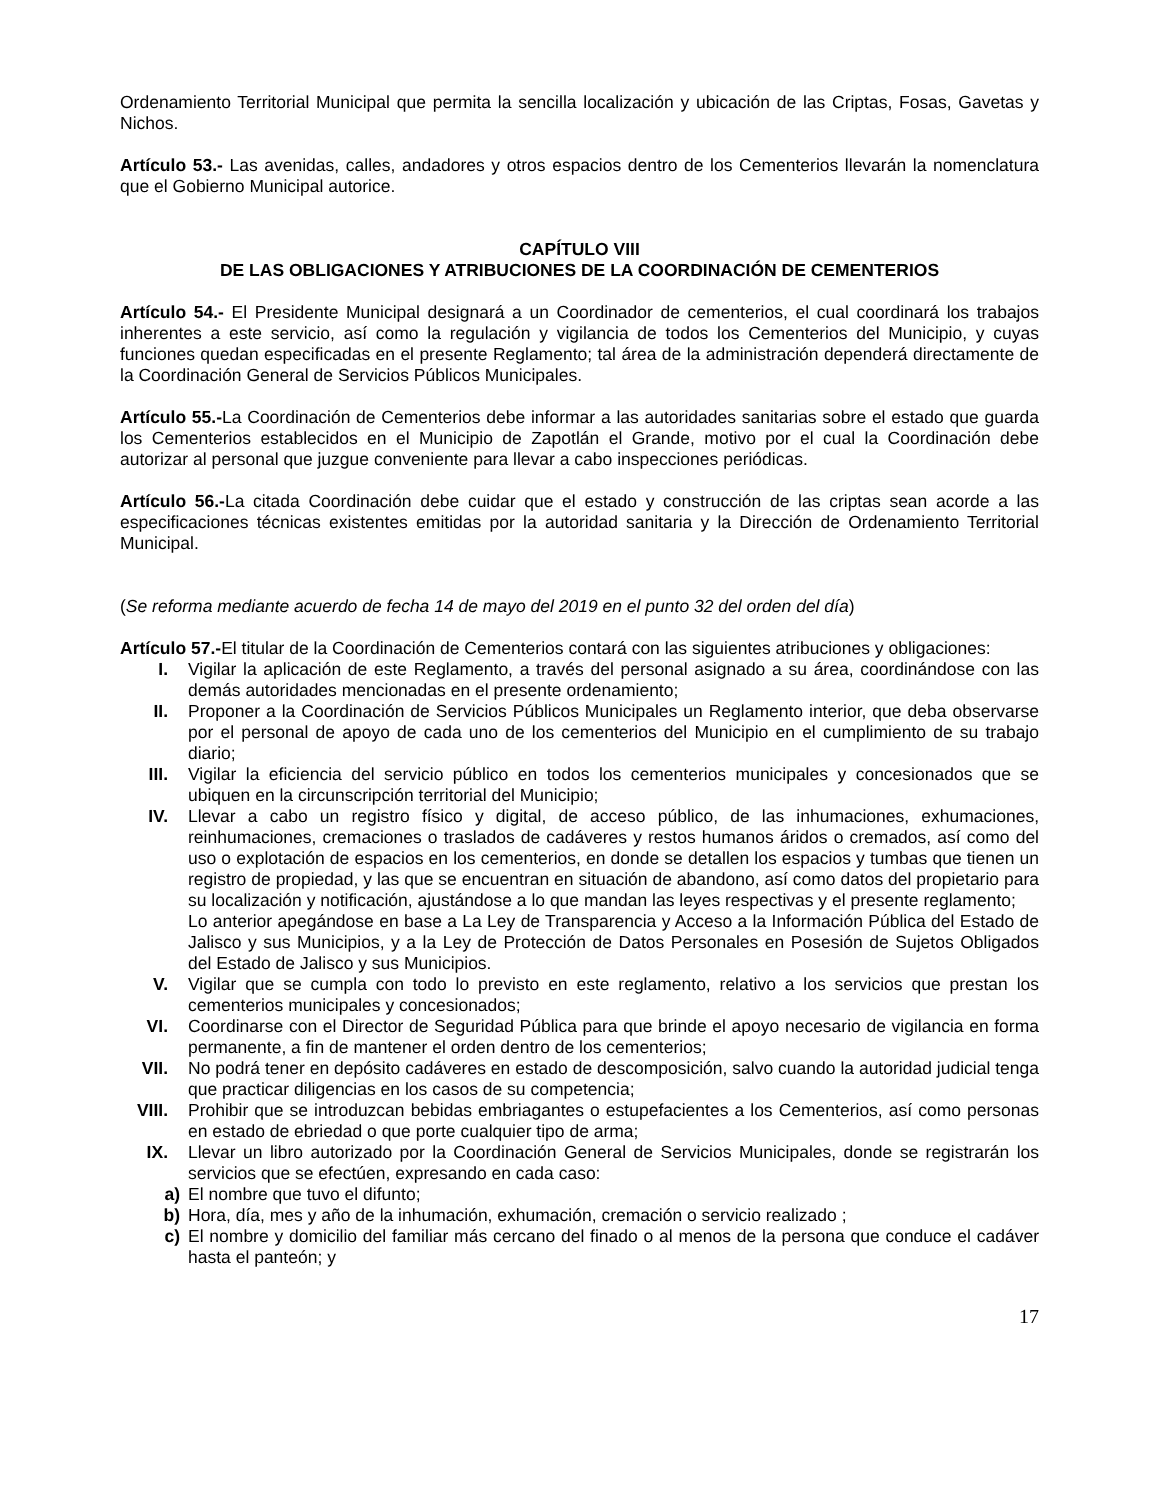Ordenamiento Territorial Municipal que permita la sencilla localización y ubicación de las Criptas, Fosas, Gavetas y Nichos.
Artículo 53.- Las avenidas, calles, andadores y otros espacios dentro de los Cementerios llevarán la nomenclatura que el Gobierno Municipal autorice.
CAPÍTULO VIII
DE LAS OBLIGACIONES Y ATRIBUCIONES DE LA COORDINACIÓN DE CEMENTERIOS
Artículo 54.- El Presidente Municipal designará a un Coordinador de cementerios, el cual coordinará los trabajos inherentes a este servicio, así como la regulación y vigilancia de todos los Cementerios del Municipio, y cuyas funciones quedan especificadas en el presente Reglamento; tal área de la administración dependerá directamente de la Coordinación General de Servicios Públicos Municipales.
Artículo 55.-La Coordinación de Cementerios debe informar a las autoridades sanitarias sobre el estado que guarda los Cementerios establecidos en el Municipio de Zapotlán el Grande, motivo por el cual la Coordinación debe autorizar al personal que juzgue conveniente para llevar a cabo inspecciones periódicas.
Artículo 56.-La citada Coordinación debe cuidar que el estado y construcción de las criptas sean acorde a las especificaciones técnicas existentes emitidas por la autoridad sanitaria y la Dirección de Ordenamiento Territorial Municipal.
(Se reforma mediante acuerdo de fecha 14 de mayo del 2019 en el punto 32 del orden del día)
Artículo 57.-El titular de la Coordinación de Cementerios contará con las siguientes atribuciones y obligaciones:
I. Vigilar la aplicación de este Reglamento, a través del personal asignado a su área, coordinándose con las demás autoridades mencionadas en el presente ordenamiento;
II. Proponer a la Coordinación de Servicios Públicos Municipales un Reglamento interior, que deba observarse por el personal de apoyo de cada uno de los cementerios del Municipio en el cumplimiento de su trabajo diario;
III. Vigilar la eficiencia del servicio público en todos los cementerios municipales y concesionados que se ubiquen en la circunscripción territorial del Municipio;
IV. Llevar a cabo un registro físico y digital, de acceso público, de las inhumaciones, exhumaciones, reinhumaciones, cremaciones o traslados de cadáveres y restos humanos áridos o cremados, así como del uso o explotación de espacios en los cementerios, en donde se detallen los espacios y tumbas que tienen un registro de propiedad, y las que se encuentran en situación de abandono, así como datos del propietario para su localización y notificación, ajustándose a lo que mandan las leyes respectivas y el presente reglamento;
Lo anterior apegándose en base a La Ley de Transparencia y Acceso a la Información Pública del Estado de Jalisco y sus Municipios, y a la Ley de Protección de Datos Personales en Posesión de Sujetos Obligados del Estado de Jalisco y sus Municipios.
V. Vigilar que se cumpla con todo lo previsto en este reglamento, relativo a los servicios que prestan los cementerios municipales y concesionados;
VI. Coordinarse con el Director de Seguridad Pública para que brinde el apoyo necesario de vigilancia en forma permanente, a fin de mantener el orden dentro de los cementerios;
VII. No podrá tener en depósito cadáveres en estado de descomposición, salvo cuando la autoridad judicial tenga que practicar diligencias en los casos de su competencia;
VIII. Prohibir que se introduzcan bebidas embriagantes o estupefacientes a los Cementerios, así como personas en estado de ebriedad o que porte cualquier tipo de arma;
IX. Llevar un libro autorizado por la Coordinación General de Servicios Municipales, donde se registrarán los servicios que se efectúen, expresando en cada caso:
a) El nombre que tuvo el difunto;
b) Hora, día, mes y año de la inhumación, exhumación, cremación o servicio realizado ;
c) El nombre y domicilio del familiar más cercano del finado o al menos de la persona que conduce el cadáver hasta el panteón; y
17